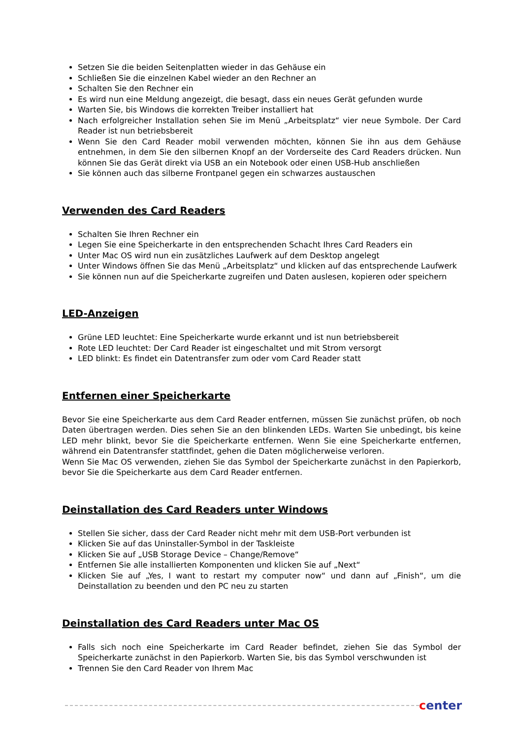Setzen Sie die beiden Seitenplatten wieder in das Gehäuse ein
Schließen Sie die einzelnen Kabel wieder an den Rechner an
Schalten Sie den Rechner ein
Es wird nun eine Meldung angezeigt, die besagt, dass ein neues Gerät gefunden wurde
Warten Sie, bis Windows die korrekten Treiber installiert hat
Nach erfolgreicher Installation sehen Sie im Menü „Arbeitsplatz“ vier neue Symbole. Der Card Reader ist nun betriebsbereit
Wenn Sie den Card Reader mobil verwenden möchten, können Sie ihn aus dem Gehäuse entnehmen, in dem Sie den silbernen Knopf an der Vorderseite des Card Readers drücken. Nun können Sie das Gerät direkt via USB an ein Notebook oder einen USB-Hub anschließen
Sie können auch das silberne Frontpanel gegen ein schwarzes austauschen
Verwenden des Card Readers
Schalten Sie Ihren Rechner ein
Legen Sie eine Speicherkarte in den entsprechenden Schacht Ihres Card Readers ein
Unter Mac OS wird nun ein zusätzliches Laufwerk auf dem Desktop angelegt
Unter Windows öffnen Sie das Menü „Arbeitsplatz“ und klicken auf das entsprechende Laufwerk
Sie können nun auf die Speicherkarte zugreifen und Daten auslesen, kopieren oder speichern
LED-Anzeigen
Grüne LED leuchtet: Eine Speicherkarte wurde erkannt und ist nun betriebsbereit
Rote LED leuchtet: Der Card Reader ist eingeschaltet und mit Strom versorgt
LED blinkt: Es findet ein Datentransfer zum oder vom Card Reader statt
Entfernen einer Speicherkarte
Bevor Sie eine Speicherkarte aus dem Card Reader entfernen, müssen Sie zunächst prüfen, ob noch Daten übertragen werden. Dies sehen Sie an den blinkenden LEDs. Warten Sie unbedingt, bis keine LED mehr blinkt, bevor Sie die Speicherkarte entfernen. Wenn Sie eine Speicherkarte entfernen, während ein Datentransfer stattfindet, gehen die Daten möglicherweise verloren.
Wenn Sie Mac OS verwenden, ziehen Sie das Symbol der Speicherkarte zunächst in den Papierkorb, bevor Sie die Speicherkarte aus dem Card Reader entfernen.
Deinstallation des Card Readers unter Windows
Stellen Sie sicher, dass der Card Reader nicht mehr mit dem USB-Port verbunden ist
Klicken Sie auf das Uninstaller-Symbol in der Taskleiste
Klicken Sie auf „USB Storage Device – Change/Remove“
Entfernen Sie alle installierten Komponenten und klicken Sie auf „Next“
Klicken Sie auf „Yes, I want to restart my computer now“ und dann auf „Finish“, um die Deinstallation zu beenden und den PC neu zu starten
Deinstallation des Card Readers unter Mac OS
Falls sich noch eine Speicherkarte im Card Reader befindet, ziehen Sie das Symbol der Speicherkarte zunächst in den Papierkorb. Warten Sie, bis das Symbol verschwunden ist
Trennen Sie den Card Reader von Ihrem Mac
center